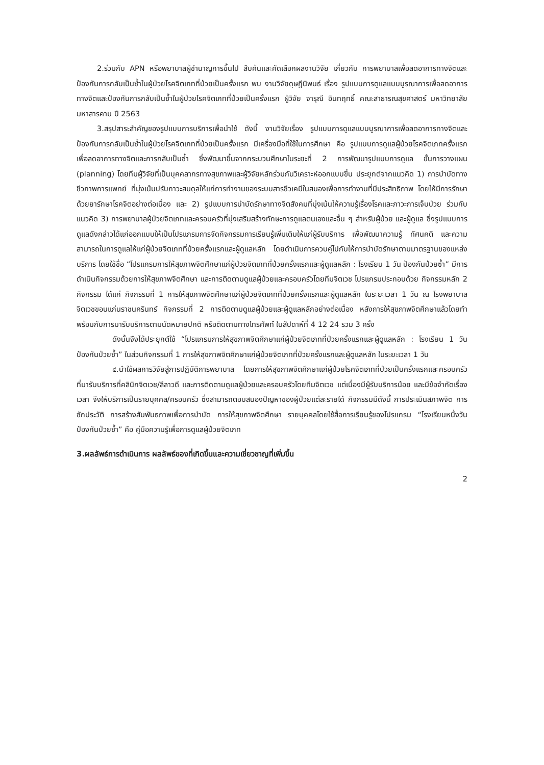2.ร่วมกับ APN หรือพยาบาลผู้ชำนาญการขึ้นไป สืบค้นและคัดเลือกผลงานวิจัย เกี่ยวกับ การพยาบาลเพื่อลดอาการทางจิตและป้องกันการกลับเป็นซ้ำในผู้ป่วยโรคจิตเภทที่ป่วยเป็นครั้งแรก พบ งานวิจัยดุษฎีนิพนธ์ เรื่อง รูปแบบการดูแลแบบบูรณาการเพื่อลดอาการทางจิตและป้องกันการกลับเป็นซ้ำในผู้ป่วยโรคจิตเภทที่ป่วยเป็นครั้งแรก ผู้วิจัย จารุณี อินทฤทธิ์ คณะสาธารณสุขศาสตร์ มหาวิทยาลัยมหาสารคาม ปี 2563
3.สรุปสาระสำคัญของรูปแบบการบริการเพื่อนำใช้ ดังนี้ งานวิจัยเรื่อง รูปแบบการดูแลแบบบูรณาการเพื่อลดอาการทางจิตและป้องกันการกลับเป็นซ้ำในผู้ป่วยโรคจิตเภทที่ป่วยเป็นครั้งแรก มีเครื่องมือที่ใช้ในการศึกษา คือ รูปแบบการดูแลผู้ป่วยโรคจิตเภทครั้งแรกเพื่อลดอาการทางจิตและการกลับเป็นซ้ำ ซึ่งพัฒนาขึ้นจากกระบวนศึกษาในระยะที่ 2 การพัฒนารูปแบบการดูแล ขั้นการวางแผน (planning) โดยทีมผู้วิจัยที่เป็นบุคคลากรทางสุขภาพและผู้วิจัยหลักร่วมกันวิเคราะห์ออกแบบขึ้น ประยุกต์จากแนวคิด 1) การบำบัดทางชีวภาพการแพทย์ ที่มุ่งเน้นปรับภาวะสมดุลให้แก่การทำงานของระบบสารชีวเคมีในสมองเพื่อการทำงานที่มีประสิทธิภาพ โดยให้มีการรักษาด้วยยารักษาโรคจิตอย่างต่อเนื่อง และ 2) รูปแบบการบำบัดรักษาทางจิตสังคมที่มุ่งเน้นให้ความรู้เรื่องโรคและภาวะการเจ็บป่วย ร่วมกับแนวคิด 3) การพยาบาลผู้ป่วยจิตเภทและครอบครัวที่มุ่งเสริมสร้างทักษะการดูแลตนเองและอื่น ๆ สำหรับผู้ป่วย และผู้ดูแล ซึ่งรูปแบบการดูแลดังกล่าวได้แก่ออกแบบให้เป็นโปรแกรมการจัดกิจกรรมการเรียนรู้เพิ่มเติมให้แก่ผู้รับบริการ เพื่อพัฒนาความรู้ ทัศนคติ และความสามารถในการดูแลให้แก่ผู้ป่วยจิตเภทที่ป่วยครั้งแรกและผู้ดูแลหลัก โดยดำเนินการควบคู่ไปกับให้การบำบัดรักษาตามมาตรฐานของแหล่งบริการ โดยใช้ชื่อ “โปรแกรมการให้สุขภาพจิตศึกษาแก่ผู้ป่วยจิตเภทที่ป่วยครั้งแรกและผู้ดูแลหลัก : โรงเรียน 1 วัน ป้องกันป่วยซ้ำ” มีการดำเนินกิจกรรมด้วยการให้สุขภาพจิตศึกษา และการติดตามดูแลผู้ป่วยและครอบครัวโดยทีมจิตเวช โปรแกรมประกอบด้วย กิจกรรมหลัก 2 กิจกรรม ได้แก่ กิจกรรมที่ 1 การให้สุขภาพจิตศึกษาแก่ผู้ป่วยจิตเภทที่ป่วยครั้งแรกและผู้ดูแลหลัก ในระยะเวลา 1 วัน ณ โรงพยาบาลจิตเวชขอนแก่นราชนครินทร์ กิจกรรมที่ 2 การติดตามดูแลผู้ป่วยและผู้ดูแลหลักอย่างต่อเนื่อง หลังการให้สุขภาพจิตศึกษาแล้วโดยทำพร้อมกับการมารับบริการตามนัดหมายปกติ หรือติดตามทางโทรศัพท์ ในสัปดาห์ที่ 4 12 24 รวม 3 ครั้ง
ดังนั้นจึงได้ประยุกต์ใช้ “โปรแกรมการให้สุขภาพจิตศึกษาแก่ผู้ป่วยจิตเภทที่ป่วยครั้งแรกและผู้ดูแลหลัก : โรงเรียน 1 วัน ป้องกันป่วยซ้ำ” ในส่วนกิจกรรมที่ 1 การให้สุขภาพจิตศึกษาแก่ผู้ป่วยจิตเภทที่ป่วยครั้งแรกและผู้ดูแลหลัก ในระยะเวลา 1 วัน
๔.นำใช้ผลการวิจัยสู่การปฏิบัติการพยาบาล โดยการให้สุขภาพจิตศึกษาแก่ผู้ป่วยโรคจิตเภทที่ป่วยเป็นครั้งแรกและครอบครัวที่มารับบริการที่คลินิกจิตเวช/ลีลาวดี และการติดตามดูแลผู้ป่วยและครอบครัวโดยทีมจิตเวช แต่เนื่องมีผู้รับบริการน้อย และมีข้อจำกัดเรื่องเวลา จึงให้บริการเป็นรายบุคคล/ครอบครัว ซึ่งสามารถตอบสนองปัญหาของผู้ป่วยแต่ละรายได้ กิจกรรมมีดังนี้ การประเมินสภาพจิต การซักประวัติ การสร้างสัมพันธภาพเพื่อการบำบัด การให้สุขภาพจิตศึกษา รายบุคคลโดยใช้สื่อการเรียนรู้ของโปรแกรม “โรงเรียนหนึ่งวันป้องกันป่วยซ้ำ” คือ คู่มือความรู้เพื่อการดูแลผู้ป่วยจิตเภท
3.ผลลัพธ์การดำเนินการ ผลลัพธ์ของที่เกิดขึ้นและความเชี่ยวชาญที่เพิ่มขึ้น
2